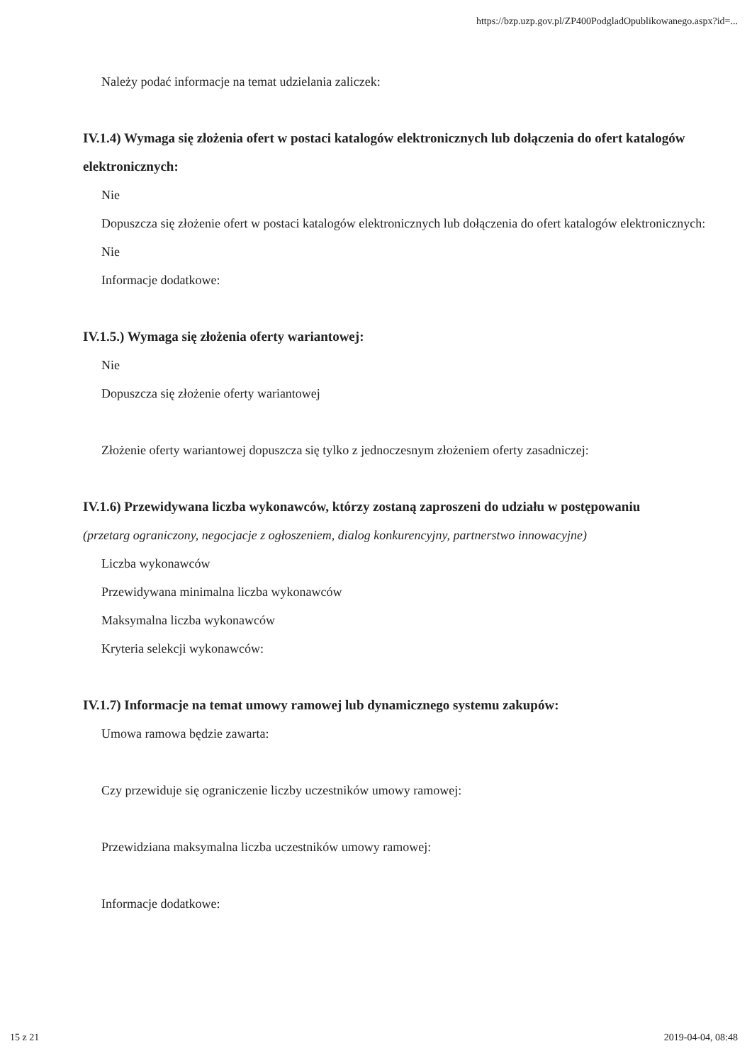https://bzp.uzp.gov.pl/ZP400PodgladOpublikowanego.aspx?id=...
Należy podać informacje na temat udzielania zaliczek:
IV.1.4) Wymaga się złożenia ofert w postaci katalogów elektronicznych lub dołączenia do ofert katalogów elektronicznych:
Nie
Dopuszcza się złożenie ofert w postaci katalogów elektronicznych lub dołączenia do ofert katalogów elektronicznych:
Nie
Informacje dodatkowe:
IV.1.5.) Wymaga się złożenia oferty wariantowej:
Nie
Dopuszcza się złożenie oferty wariantowej
Złożenie oferty wariantowej dopuszcza się tylko z jednoczesnym złożeniem oferty zasadniczej:
IV.1.6) Przewidywana liczba wykonawców, którzy zostaną zaproszeni do udziału w postępowaniu
(przetarg ograniczony, negocjacje z ogłoszeniem, dialog konkurencyjny, partnerstwo innowacyjne)
Liczba wykonawców
Przewidywana minimalna liczba wykonawców
Maksymalna liczba wykonawców
Kryteria selekcji wykonawców:
IV.1.7) Informacje na temat umowy ramowej lub dynamicznego systemu zakupów:
Umowa ramowa będzie zawarta:
Czy przewiduje się ograniczenie liczby uczestników umowy ramowej:
Przewidziana maksymalna liczba uczestników umowy ramowej:
Informacje dodatkowe:
15 z 21 2019-04-04, 08:48